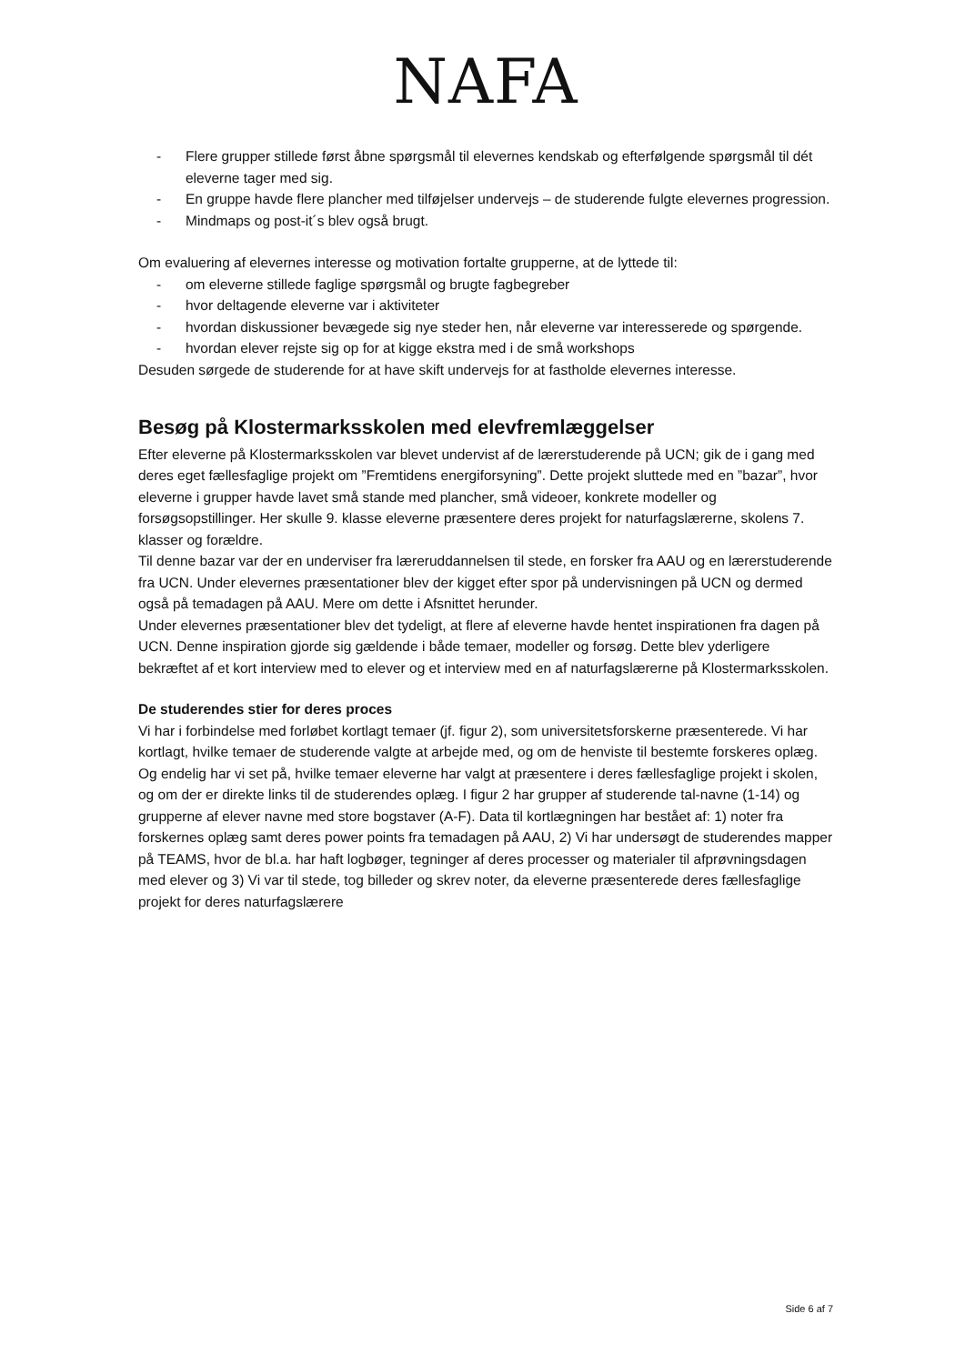NAFA
- Flere grupper stillede først åbne spørgsmål til elevernes kendskab og efterfølgende spørgsmål til dét eleverne tager med sig.
- En gruppe havde flere plancher med tilføjelser undervejs – de studerende fulgte elevernes progression.
- Mindmaps og post-it´s blev også brugt.
Om evaluering af elevernes interesse og motivation fortalte grupperne, at de lyttede til:
- om eleverne stillede faglige spørgsmål og brugte fagbegreber
- hvor deltagende eleverne var i aktiviteter
- hvordan diskussioner bevægede sig nye steder hen, når eleverne var interesserede og spørgende.
- hvordan elever rejste sig op for at kigge ekstra med i de små workshops
Desuden sørgede de studerende for at have skift undervejs for at fastholde elevernes interesse.
Besøg på Klostermarksskolen med elevfremlæggelser
Efter eleverne på Klostermarksskolen var blevet undervist af de lærerstuderende på UCN; gik de i gang med deres eget fællesfaglige projekt om ”Fremtidens energiforsyning”. Dette projekt sluttede med en ”bazar”, hvor eleverne i grupper havde lavet små stande med plancher, små videoer, konkrete modeller og forsøgsopstillinger. Her skulle 9. klasse eleverne præsentere deres projekt for naturfagslærerne, skolens 7. klasser og forældre.
Til denne bazar var der en underviser fra læreruddannelsen til stede, en forsker fra AAU og en lærerstuderende fra UCN. Under elevernes præsentationer blev der kigget efter spor på undervisningen på UCN og dermed også på temadagen på AAU. Mere om dette i Afsnittet herunder.
Under elevernes præsentationer blev det tydeligt, at flere af eleverne havde hentet inspirationen fra dagen på UCN. Denne inspiration gjorde sig gældende i både temaer, modeller og forsøg. Dette blev yderligere bekræftet af et kort interview med to elever og et interview med en af naturfagslærerne på Klostermarksskolen.
De studerendes stier for deres proces
Vi har i forbindelse med forløbet kortlagt temaer (jf. figur 2), som universitetsforskerne præsenterede. Vi har kortlagt, hvilke temaer de studerende valgte at arbejde med, og om de henviste til bestemte forskeres oplæg. Og endelig har vi set på, hvilke temaer eleverne har valgt at præsentere i deres fællesfaglige projekt i skolen, og om der er direkte links til de studerendes oplæg. I figur 2 har grupper af studerende tal-navne (1-14) og grupperne af elever navne med store bogstaver (A-F). Data til kortlægningen har bestået af: 1) noter fra forskernes oplæg samt deres power points fra temadagen på AAU, 2) Vi har undersøgt de studerendes mapper på TEAMS, hvor de bl.a. har haft logbøger, tegninger af deres processer og materialer til afprøvningsdagen med elever og 3) Vi var til stede, tog billeder og skrev noter, da eleverne præsenterede deres fællesfaglige projekt for deres naturfagslærere
Side 6 af 7